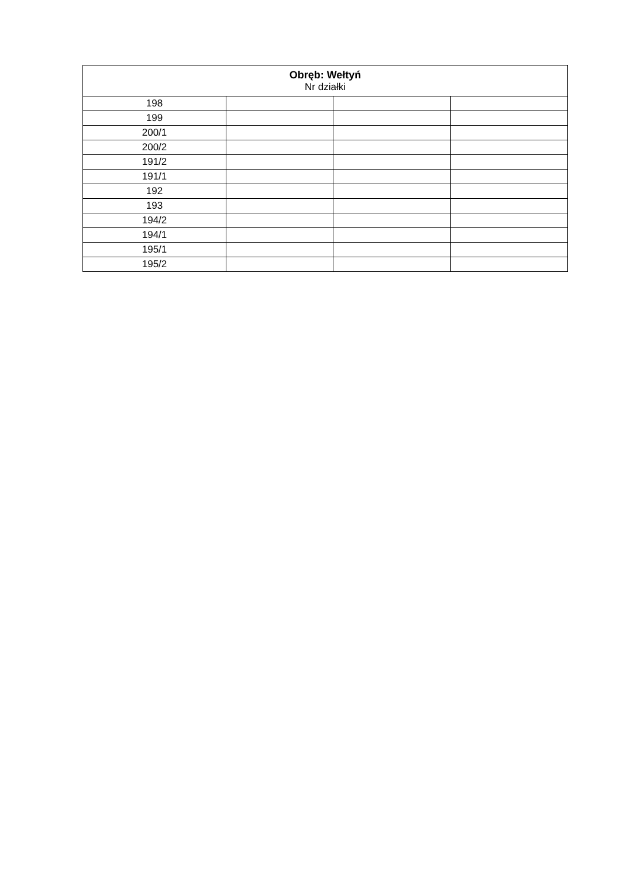| Obręb: Wełtyń Nr działki | | | |
| --- | --- | --- | --- |
| 198 | | | |
| 199 | | | |
| 200/1 | | | |
| 200/2 | | | |
| 191/2 | | | |
| 191/1 | | | |
| 192 | | | |
| 193 | | | |
| 194/2 | | | |
| 194/1 | | | |
| 195/1 | | | |
| 195/2 | | | |